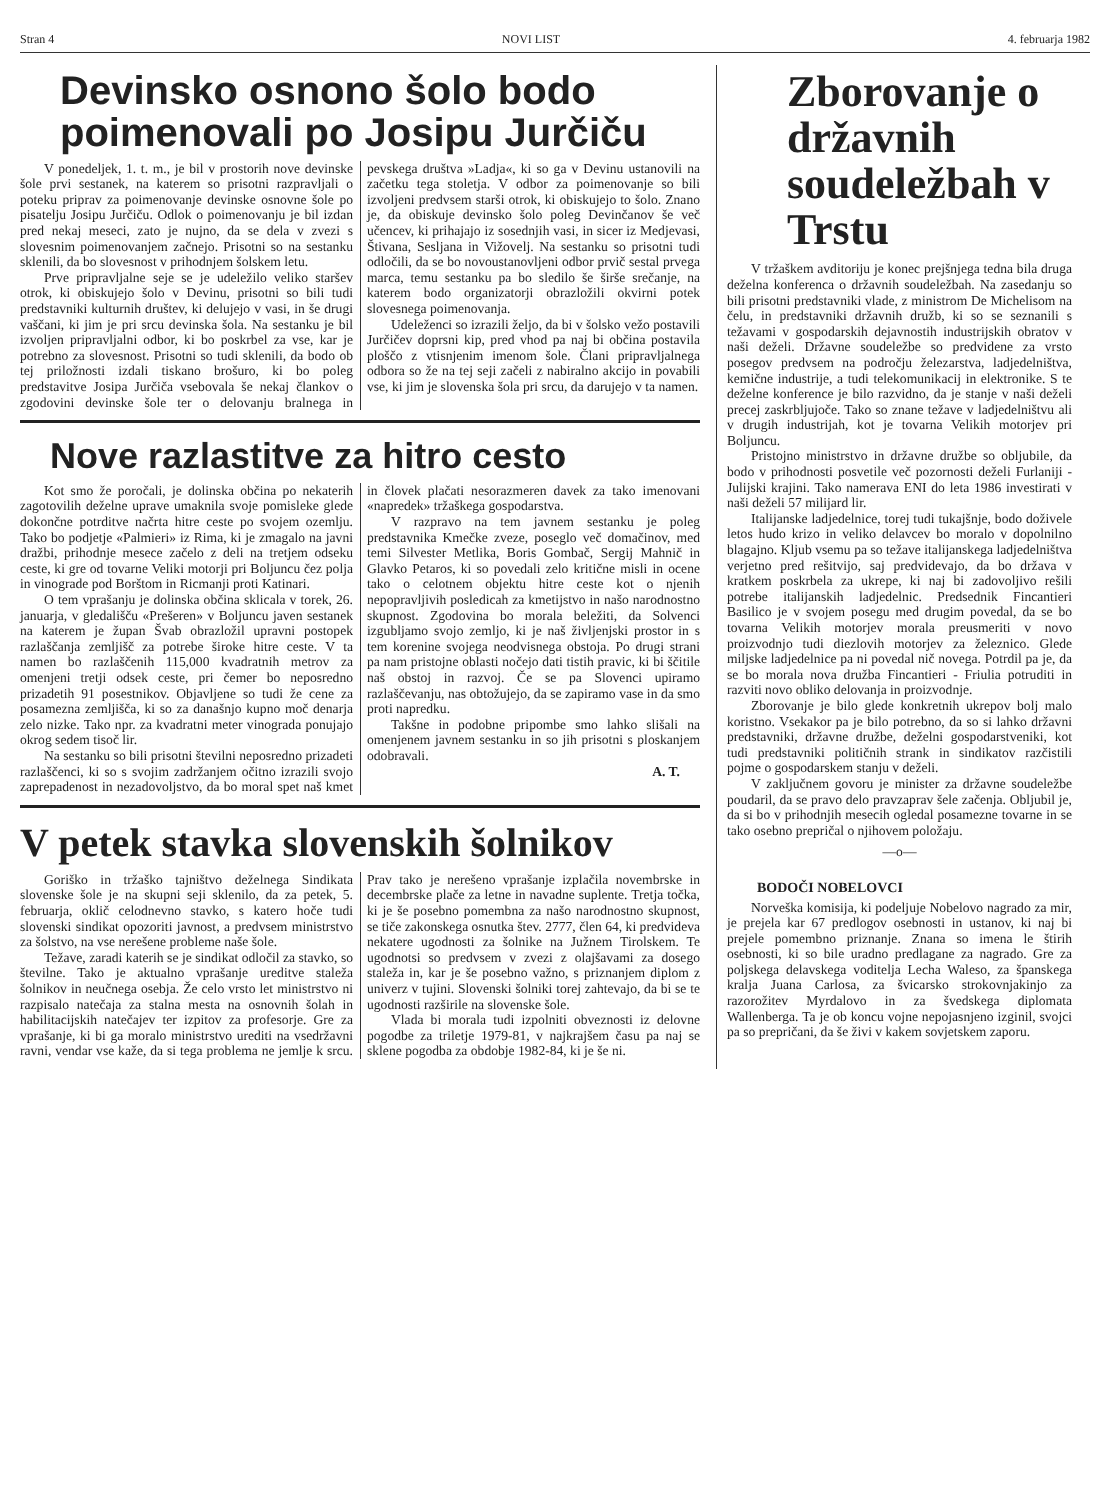Stran 4 NOVI LIST 4. februarja 1982
Devinsko osnono šolo bodo poimenovali po Josipu Jurčiču
V ponedeljek, 1. t. m., je bil v prostorih nove devinske šole prvi sestanek, na katerem so prisotni razpravljali o poteku priprav za poimenovanje devinske osnovne šole po pisatelju Josipu Jurčiču. Odlok o poimenovanju je bil izdan pred nekaj meseci, zato je nujno, da se dela v zvezi s slovesnim poimenovanjem začnejo. Prisotni so na sestanku sklenili, da bo slovesnost v prihodnjem šolskem letu.
Prve pripravljalne seje se je udeležilo veliko staršev otrok, ki obiskujejo šolo v Devinu, prisotni so bili tudi predstavniki kulturnih društev, ki delujejo v vasi, in še drugi vaščani, ki jim je pri srcu devinska šola. Na sestanku je bil izvoljen pripravljalni odbor, ki bo poskrbel za vse, kar je potrebno za slovesnost. Prisotni so tudi sklenili, da bodo ob tej priložnosti izdali tiskano brošuro, ki bo poleg predstavitve Josipa Jurčiča vsebovala še nekaj člankov o zgodovini devinske šole ter o delovanju bralnega in pevskega društva »Ladja«, ki so ga v Devinu ustanovili na začetku tega stoletja. V odbor za poimenovanje so bili izvoljeni predvsem starši otrok, ki obiskujejo to šolo. Znano je, da obiskuje devinsko šolo poleg Devinčanov še več učencev, ki prihajajo iz sosednjih vasi, in sicer iz Medjevasi, Štivana, Sesljana in Vižovelj. Na sestanku so prisotni tudi odločili, da se bo novoustanovljeni odbor prvič sestal prvega marca, temu sestanku pa bo sledilo še širše srečanje, na katerem bodo organizatorji obrazložili okvirni potek slovesnega poimenovanja.
Udeleženci so izrazili željo, da bi v šolsko vežo postavili Jurčičev doprsni kip, pred vhod pa naj bi občina postavila ploščo z vtisnjenim imenom šole. Člani pripravljalnega odbora so že na tej seji začeli z nabiralno akcijo in povabili vse, ki jim je slovenska šola pri srcu, da darujejo v ta namen.
Nove razlastitve za hitro cesto
Kot smo že poročali, je dolinska občina po nekaterih zagotovilih deželne uprave umaknila svoje pomisleke glede dokončne potrditve načrta hitre ceste po svojem ozemlju. Tako bo podjetje «Palmieri» iz Rima, ki je zmagalo na javni dražbi, prihodnje mesece začelo z deli na tretjem odseku ceste, ki gre od tovarne Veliki motorji pri Boljuncu čez polja in vinograde pod Borštom in Ricmanji proti Katinari.
O tem vprašanju je dolinska občina sklicala v torek, 26. januarja, v gledališču «Prešeren» v Boljuncu javen sestanek na katerem je župan Švab obrazložil upravni postopek razlaščanja zemljišč za potrebe široke hitre ceste. V ta namen bo razlaščenih 115,000 kvadratnih metrov za omenjeni tretji odsek ceste, pri čemer bo neposredno prizadetih 91 posestnikov. Objavljene so tudi že cene za posamezna zemljišča, ki so za današnjo kupno moč denarja zelo nizke. Tako npr. za kvadratni meter vinograda ponujajo okrog sedem tisoč lir.
Na sestanku so bili prisotni številni neposredno prizadeti razlaščenci, ki so s svojim zadržanjem očitno izrazili svojo zaprepadenost in nezadovoljstvo, da bo moral spet naš kmet in človek plačati nesorazmeren davek za tako imenovani «napredek» tržaškega gospodarstva.
V razpravo na tem javnem sestanku je poleg predstavnika Kmečke zveze, poseglo več domačinov, med temi Silvester Metlika, Boris Gombač, Sergij Mahnič in Glavko Petaros, ki so povedali zelo kritične misli in ocene tako o celotnem objektu hitre ceste kot o njenih nepopravljivih posledicah za kmetijstvo in našo narodnostno skupnost. Zgodovina bo morala beležiti, da Solvenci izgubljamo svojo zemljo, ki je naš življenjski prostor in s tem korenine svojega neodvisnega obstoja. Po drugi strani pa nam pristojne oblasti nočejo dati tistih pravic, ki bi ščitile naš obstoj in razvoj. Če se pa Slovenci upiramo razlaščevanju, nas obtožujejo, da se zapiramo vase in da smo proti napredku.
Takšne in podobne pripombe smo lahko slišali na omenjenem javnem sestanku in so jih prisotni s ploskanjem odobravali.
A. T.
V petek stavka slovenskih šolnikov
Goriško in tržaško tajništvo deželnega Sindikata slovenske šole je na skupni seji sklenilo, da za petek, 5. februarja, oklič celodnevno stavko, s katero hoče tudi slovenski sindikat opozoriti javnost, a predvsem ministrstvo za šolstvo, na vse nerešene probleme naše šole.
Težave, zaradi katerih se je sindikat odločil za stavko, so številne. Tako je aktualno vprašanje ureditve staleža šolnikov in neučnega osebja. Že celo vrsto let ministrstvo ni razpisalo natečaja za stalna mesta na osnovnih šolah in habilitacijskih natečajev ter izpitov za profesorje. Gre za vprašanje, ki bi ga moralo ministrstvo urediti na vsedržavni ravni, vendar vse kaže, da si tega problema ne jemlje k srcu. Prav tako je nerešeno vprašanje izplačila novembrske in decembrske plače za letne in navadne suplente. Tretja točka, ki je še posebno pomembna za našo narodnostno skupnost, se tiče zakonskega osnutka štev. 2777, člen 64, ki predvideva nekatere ugodnosti za šolnike na Južnem Tirolskem. Te ugodnotsi so predvsem v zvezi z olajšavami za dosego staleža in, kar je še posebno važno, s priznanjem diplom z univerz v tujini. Slovenski šolniki torej zahtevajo, da bi se te ugodnosti razširile na slovenske šole.
Vlada bi morala tudi izpolniti obveznosti iz delovne pogodbe za triletje 1979-81, v najkrajšem času pa naj se sklene pogodba za obdobje 1982-84, ki je še ni.
Zborovanje o državnih soudeležbah v Trstu
V tržaškem avditoriju je konec prejšnjega tedna bila druga deželna konferenca o državnih soudeležbah. Na zasedanju so bili prisotni predstavniki vlade, z ministrom De Michelisom na čelu, in predstavniki državnih družb, ki so se seznanili s težavami v gospodarskih dejavnostih industrijskih obratov v naši deželi. Državne soudeležbe so predvidene za vrsto posegov predvsem na področju železarstva, ladjedelništva, kemične industrije, a tudi telekomunikacij in elektronike. S te deželne konference je bilo razvidno, da je stanje v naši deželi precej zaskrbljujoče. Tako so znane težave v ladjedelništvu ali v drugih industrijah, kot je tovarna Velikih motorjev pri Boljuncu.
Pristojno ministrstvo in državne družbe so obljubile, da bodo v prihodnosti posvetile več pozornosti deželi Furlaniji - Julijski krajini. Tako namerava ENI do leta 1986 investirati v naši deželi 57 milijard lir.
Italijanske ladjedelnice, torej tudi tukajšnje, bodo doživele letos hudo krizo in veliko delavcev bo moralo v dopolnilno blagajno. Kljub vsemu pa so težave italijanskega ladjedelništva verjetno pred rešitvijo, saj predvidevajo, da bo država v kratkem poskrbela za ukrepe, ki naj bi zadovoljivo rešili potrebe italijanskih ladjedelnic. Predsednik Fincantieri Basilico je v svojem posegu med drugim povedal, da se bo tovarna Velikih motorjev morala preusmeriti v novo proizvodnjo tudi diezlovih motorjev za železnico. Glede miljske ladjedelnice pa ni povedal nič novega. Potrdil pa je, da se bo morala nova družba Fincantieri - Friulia potruditi in razviti novo obliko delovanja in proizvodnje.
Zborovanje je bilo glede konkretnih ukrepov bolj malo koristno. Vsekakor pa je bilo potrebno, da so si lahko državni predstavniki, državne družbe, deželni gospodarstveniki, kot tudi predstavniki političnih strank in sindikatov razčistili pojme o gospodarskem stanju v deželi.
V zaključnem govoru je minister za državne soudeležbe poudaril, da se pravo delo pravzaprav šele začenja. Obljubil je, da si bo v prihodnjih mesecih ogledal posamezne tovarne in se tako osebno prepričal o njihovem položaju.
—o—
BODOČI NOBELOVCI
Norveška komisija, ki podeljuje Nobelovo nagrado za mir, je prejela kar 67 predlogov osebnosti in ustanov, ki naj bi prejele pomembno priznanje. Znana so imena le štirih osebnosti, ki so bile uradno predlagane za nagrado. Gre za poljskega delavskega voditelja Lecha Waleso, za španskega kralja Juana Carlosa, za švicarsko strokovnjakinjo za razorožitev Myrdalovo in za švedskega diplomata Wallenberga. Ta je ob koncu vojne nepojasnjeno izginil, svojci pa so prepričani, da še živi v kakem sovjetskem zaporu.